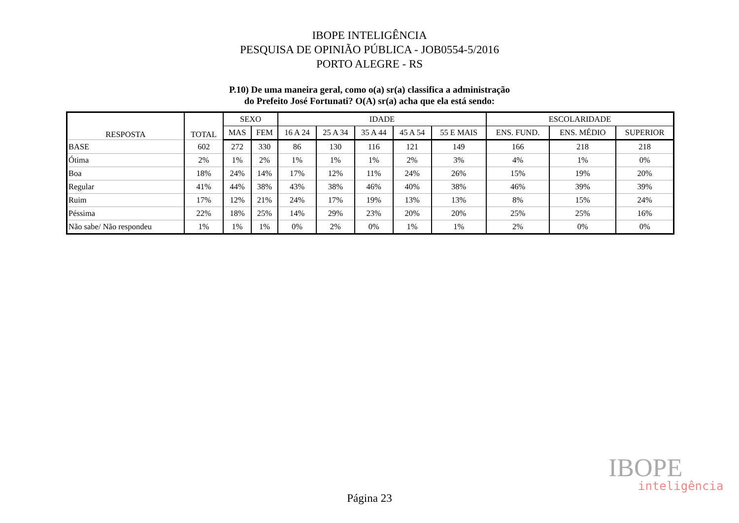IBOPE INTELIGÊNCIA
PESQUISA DE OPINIÃO PÚBLICA - JOB0554-5/2016
PORTO ALEGRE - RS
P.10) De uma maneira geral, como o(a) sr(a) classifica a administração
do Prefeito José Fortunati? O(A) sr(a) acha que ela está sendo:
| RESPOSTA | TOTAL | SEXO | | IDADE | | | | | ESCOLARIDADE | | |
| --- | --- | --- | --- | --- | --- | --- | --- | --- | --- | --- | --- |
| | | MAS | FEM | 16 A 24 | 25 A 34 | 35 A 44 | 45 A 54 | 55 E MAIS | ENS. FUND. | ENS. MÉDIO | SUPERIOR |
| BASE | 602 | 272 | 330 | 86 | 130 | 116 | 121 | 149 | 166 | 218 | 218 |
| Ótima | 2% | 1% | 2% | 1% | 1% | 1% | 2% | 3% | 4% | 1% | 0% |
| Boa | 18% | 24% | 14% | 17% | 12% | 11% | 24% | 26% | 15% | 19% | 20% |
| Regular | 41% | 44% | 38% | 43% | 38% | 46% | 40% | 38% | 46% | 39% | 39% |
| Ruim | 17% | 12% | 21% | 24% | 17% | 19% | 13% | 13% | 8% | 15% | 24% |
| Péssima | 22% | 18% | 25% | 14% | 29% | 23% | 20% | 20% | 25% | 25% | 16% |
| Não sabe/ Não respondeu | 1% | 1% | 1% | 0% | 2% | 0% | 1% | 1% | 2% | 0% | 0% |
IBOPE
inteligência
Página 23